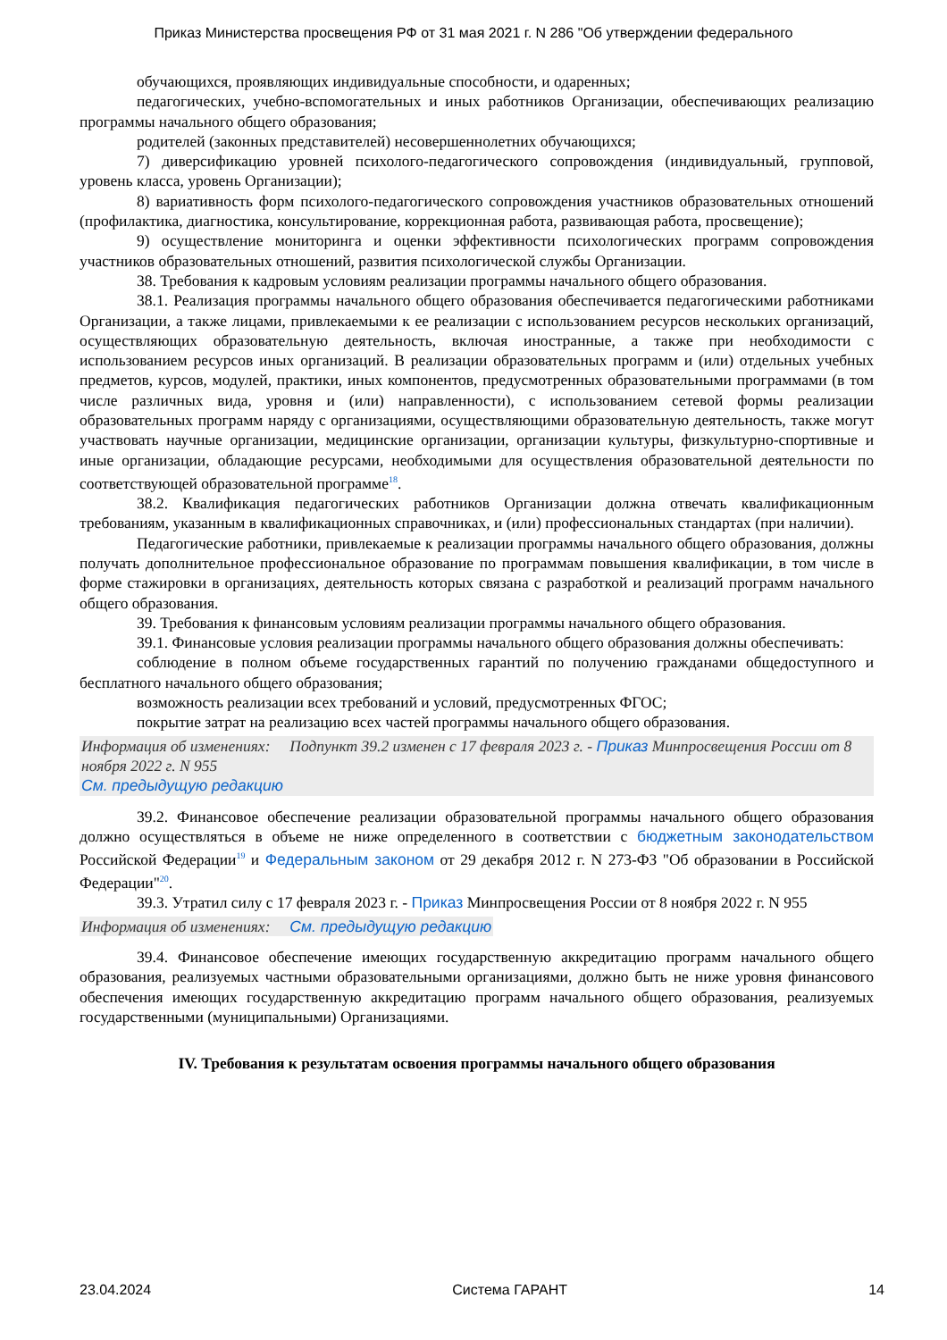Приказ Министерства просвещения РФ от 31 мая 2021 г. N 286 "Об утверждении федерального
обучающихся, проявляющих индивидуальные способности, и одаренных;
педагогических, учебно-вспомогательных и иных работников Организации, обеспечивающих реализацию программы начального общего образования;
родителей (законных представителей) несовершеннолетних обучающихся;
7) диверсификацию уровней психолого-педагогического сопровождения (индивидуальный, групповой, уровень класса, уровень Организации);
8) вариативность форм психолого-педагогического сопровождения участников образовательных отношений (профилактика, диагностика, консультирование, коррекционная работа, развивающая работа, просвещение);
9) осуществление мониторинга и оценки эффективности психологических программ сопровождения участников образовательных отношений, развития психологической службы Организации.
38. Требования к кадровым условиям реализации программы начального общего образования.
38.1. Реализация программы начального общего образования обеспечивается педагогическими работниками Организации, а также лицами, привлекаемыми к ее реализации с использованием ресурсов нескольких организаций, осуществляющих образовательную деятельность, включая иностранные, а также при необходимости с использованием ресурсов иных организаций. В реализации образовательных программ и (или) отдельных учебных предметов, курсов, модулей, практики, иных компонентов, предусмотренных образовательными программами (в том числе различных вида, уровня и (или) направленности), с использованием сетевой формы реализации образовательных программ наряду с организациями, осуществляющими образовательную деятельность, также могут участвовать научные организации, медицинские организации, организации культуры, физкультурно-спортивные и иные организации, обладающие ресурсами, необходимыми для осуществления образовательной деятельности по соответствующей образовательной программе<sup>18</sup>.
38.2. Квалификация педагогических работников Организации должна отвечать квалификационным требованиям, указанным в квалификационных справочниках, и (или) профессиональных стандартах (при наличии).
Педагогические работники, привлекаемые к реализации программы начального общего образования, должны получать дополнительное профессиональное образование по программам повышения квалификации, в том числе в форме стажировки в организациях, деятельность которых связана с разработкой и реализаций программ начального общего образования.
39. Требования к финансовым условиям реализации программы начального общего образования.
39.1. Финансовые условия реализации программы начального общего образования должны обеспечивать:
соблюдение в полном объеме государственных гарантий по получению гражданами общедоступного и бесплатного начального общего образования;
возможность реализации всех требований и условий, предусмотренных ФГОС;
покрытие затрат на реализацию всех частей программы начального общего образования.
Информация об изменениях: Подпункт 39.2 изменен с 17 февраля 2023 г. - Приказ Минпросвещения России от 8 ноября 2022 г. N 955
См. предыдущую редакцию
39.2. Финансовое обеспечение реализации образовательной программы начального общего образования должно осуществляться в объеме не ниже определенного в соответствии с бюджетным законодательством Российской Федерации<sup>19</sup> и Федеральным законом от 29 декабря 2012 г. N 273-ФЗ "Об образовании в Российской Федерации"<sup>20</sup>.
39.3. Утратил силу с 17 февраля 2023 г. - Приказ Минпросвещения России от 8 ноября 2022 г. N 955
Информация об изменениях: См. предыдущую редакцию
39.4. Финансовое обеспечение имеющих государственную аккредитацию программ начального общего образования, реализуемых частными образовательными организациями, должно быть не ниже уровня финансового обеспечения имеющих государственную аккредитацию программ начального общего образования, реализуемых государственными (муниципальными) Организациями.
IV. Требования к результатам освоения программы начального общего образования
23.04.2024 Система ГАРАНТ 14